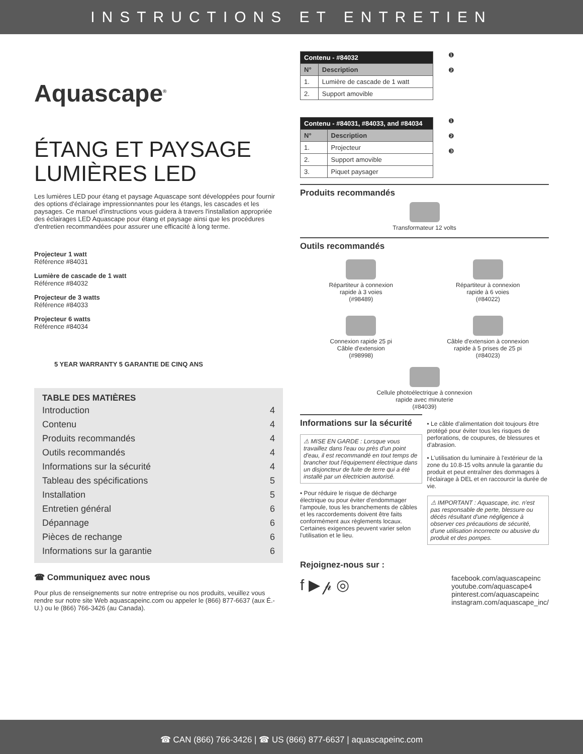INSTRUCTIONS ET ENTRETIEN
Aquascape<sup>®</sup>
ÉTANG ET PAYSAGE
LUMIÈRES LED
Les lumières LED pour étang et paysage Aquascape sont développées pour fournir des options d'éclairage impressionnantes pour les étangs, les cascades et les paysages. Ce manuel d'instructions vous guidera à travers l'installation appropriée des éclairages LED Aquascape pour étang et paysage ainsi que les procédures d'entretien recommandées pour assurer une efficacité à long terme.
Projecteur 1 watt
Référence #84031
Lumière de cascade de 1 watt
Référence #84032
Projecteur de 3 watts
Référence #84033
Projecteur 6 watts
Référence #84034
5 YEAR WARRANTY 5 GARANTIE DE CINQ ANS
TABLE DES MATIÈRES
Introduction 4
Contenu 4
Produits recommandés 4
Outils recommandés 4
Informations sur la sécurité 4
Tableau des spécifications 5
Installation 5
Entretien général 6
Dépannage 6
Pièces de rechange 6
Informations sur la garantie 6
☎ Communiquez avec nous
Pour plus de renseignements sur notre entreprise ou nos produits, veuillez vous rendre sur notre site Web aquascapeinc.com ou appeler le (866) 877-6637 (aux É.-U.) ou le (866) 766-3426 (au Canada).
| Contenu - #84032 | |
| N° | Description |
| 1. | Lumière de cascade de 1 watt |
| 2. | Support amovible |
❶
❷
| Contenu - #84031, #84033, and #84034 | |
| N° | Description |
| 1. | Projecteur |
| 2. | Support amovible |
| 3. | Piquet paysager |
❶
❷
❸
Produits recommandés
Transformateur 12 volts
Outils recommandés
Répartiteur à connexion
rapide à 3 voies
(#98489)
Répartiteur à connexion
rapide à 6 voies
(#84022)
Connexion rapide 25 pi
Câble d'extension
(#98998)
Câble d'extension à connexion
rapide à 5 prises de 25 pi
(#84023)
Cellule photoélectrique à connexion
rapide avec minuterie
(#84039)
Informations sur la sécurité
⚠ MISE EN GARDE : Lorsque vous travaillez dans l'eau ou près d'un point d'eau, il est recommandé en tout temps de brancher tout l'équipement électrique dans un disjoncteur de fuite de terre qui a été installé par un électricien autorisé.
• Pour réduire le risque de décharge électrique ou pour éviter d'endommager l'ampoule, tous les branchements de câbles et les raccordements doivent être faits conformément aux règlements locaux. Certaines exigences peuvent varier selon l'utilisation et le lieu.
• Le câble d'alimentation doit toujours être protégé pour éviter tous les risques de perforations, de coupures, de blessures et d'abrasion.
• L'utilisation du luminaire à l'extérieur de la zone du 10.8-15 volts annule la garantie du produit et peut entraîner des dommages à l'éclairage à DEL et en raccourcir la durée de vie.
⚠ IMPORTANT : Aquascape, inc. n'est pas responsable de perte, blessure ou décès résultant d'une négligence à observer ces précautions de sécurité, d'une utilisation incorrecte ou abusive du produit et des pompes.
Rejoignez-nous sur :
f ▶ 𝓅 ◎ facebook.com/aquascapeinc
youtube.com/aquascape4
pinterest.com/aquascapeinc
instagram.com/aquascape_inc/
☎ CAN (866) 766-3426 | ☎ US (866) 877-6637 | aquascapeinc.com